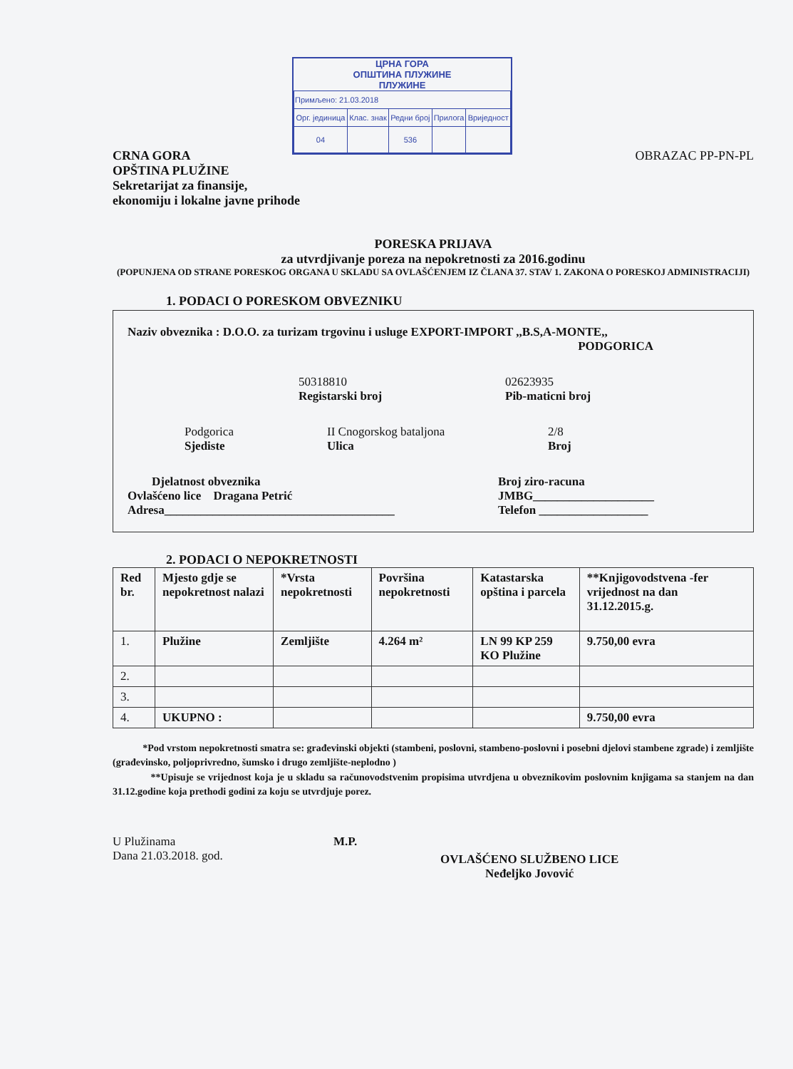ЦРНА ГОРА
ОПШТИНА ПЛУЖИНЕ
ПЛУЖИНЕ
| Примљено: 21.03.2018 | | | | |
| Орг. јединица | Клас. знак | Редни број | Прилога | Вриједност |
| 04 | | 536 | | |
CRNA GORA
OPŠTINA PLUŽINE
Sekretarijat za finansije,
ekonomiju i lokalne javne prihode
OBRAZAC PP-PN-PL
PORESKA PRIJAVA
za utvrdjivanje poreza na nepokretnosti za 2016.godinu
(POPUNJENA OD STRANE PORESKOG ORGANA U SKLADU SA OVLAŠĆENJEM IZ ČLANA 37. STAV 1. ZAKONA O PORESKOJ ADMINISTRACIJI)
1. PODACI O PORESKOM OBVEZNIKU
Naziv obveznika : D.O.O. za turizam trgovinu i usluge EXPORT-IMPORT ,,B.S,A-MONTE,,
PODGORICA
50318810
Registarski broj
02623935
Pib-maticni broj
Podgorica
Sjediste
II Cnogorskog bataljona
Ulica
2/8
Broj
Djelatnost obveznika
Ovlašćeno lice Dragana Petrić
Adresa______________________________________
Broj ziro-racuna
JMBG____________________
Telefon __________________
2. PODACI O NEPOKRETNOSTI
| Red br. | Mjesto gdje se nepokretnost nalazi | *Vrsta nepokretnosti | Površina nepokretnosti | Katastarska opština i parcela | **Knjigovodstvena -fer vrijednost na dan 31.12.2015.g. |
| --- | --- | --- | --- | --- | --- |
| 1. | Plužine | Zemljište | 4.264 m² | LN 99 KP 259 KO Plužine | 9.750,00 evra |
| 2. | | | | | |
| 3. | | | | | |
| 4. | UKUPNO : | | | | 9.750,00 evra |
*Pod vrstom nepokretnosti smatra se: građevinski objekti (stambeni, poslovni, stambeno-poslovni i posebni djelovi stambene zgrade) i zemljište (građevinsko, poljoprivredno, šumsko i drugo zemljište-neplodno )
**Upisuje se vrijednost koja je u skladu sa računovodstvenim propisima utvrdjena u obveznikovim poslovnim knjigama sa stanjem na dan 31.12.godine koja prethodi godini za koju se utvrdjuje porez.
U Plužinama
Dana 21.03.2018. god.
M.P.
OVLAŠĆENO SLUŽBENO LICE
Neđeljko Jovović